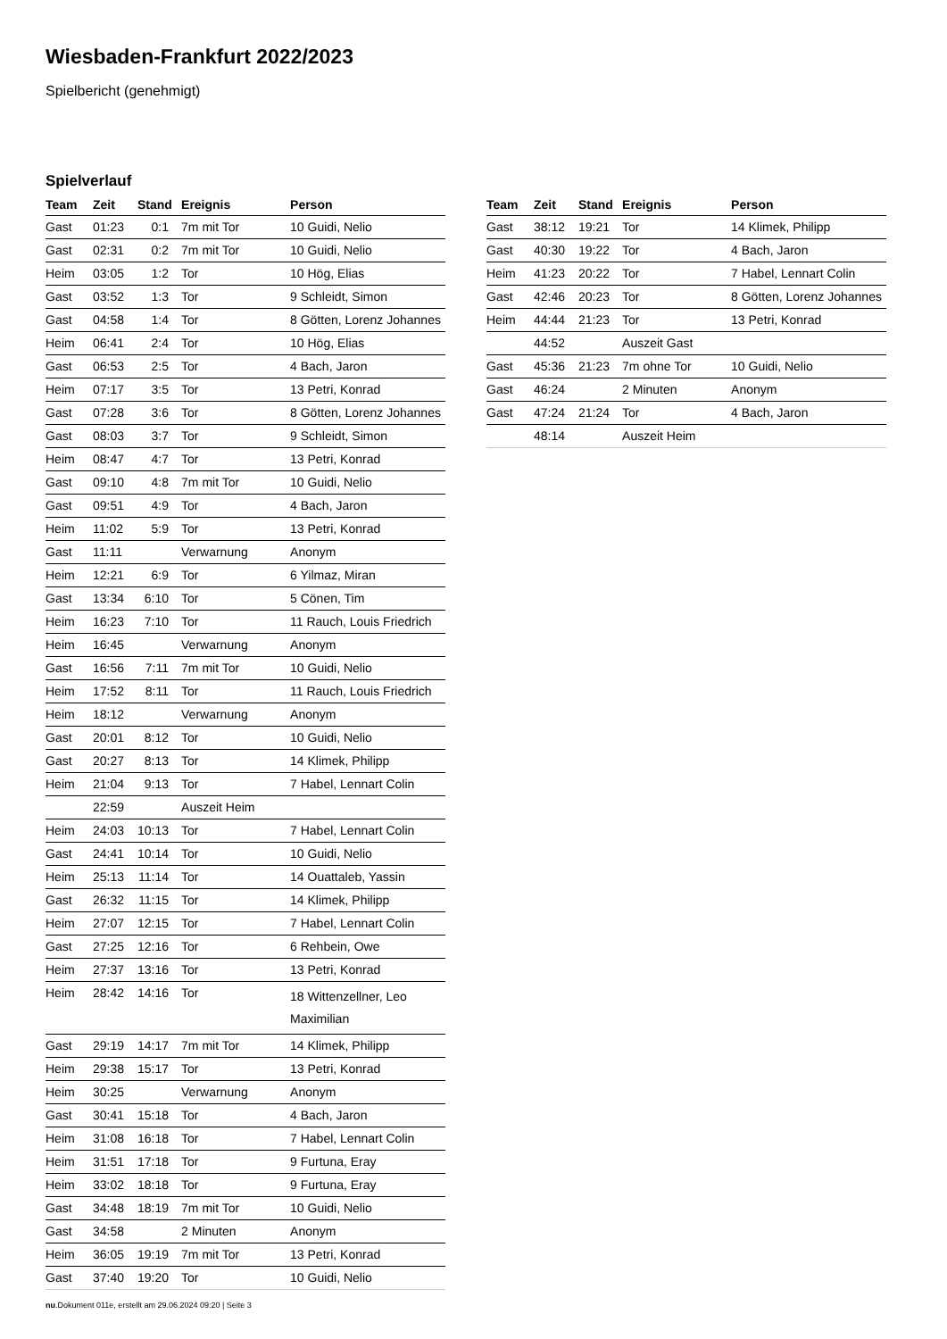Wiesbaden-Frankfurt 2022/2023
Spielbericht (genehmigt)
Spielverlauf
| Team | Zeit | Stand | Ereignis | Person |
| --- | --- | --- | --- | --- |
| Gast | 01:23 | 0:1 | 7m mit Tor | 10 Guidi, Nelio |
| Gast | 02:31 | 0:2 | 7m mit Tor | 10 Guidi, Nelio |
| Heim | 03:05 | 1:2 | Tor | 10 Hög, Elias |
| Gast | 03:52 | 1:3 | Tor | 9 Schleidt, Simon |
| Gast | 04:58 | 1:4 | Tor | 8 Götten, Lorenz Johannes |
| Heim | 06:41 | 2:4 | Tor | 10 Hög, Elias |
| Gast | 06:53 | 2:5 | Tor | 4 Bach, Jaron |
| Heim | 07:17 | 3:5 | Tor | 13 Petri, Konrad |
| Gast | 07:28 | 3:6 | Tor | 8 Götten, Lorenz Johannes |
| Gast | 08:03 | 3:7 | Tor | 9 Schleidt, Simon |
| Heim | 08:47 | 4:7 | Tor | 13 Petri, Konrad |
| Gast | 09:10 | 4:8 | 7m mit Tor | 10 Guidi, Nelio |
| Gast | 09:51 | 4:9 | Tor | 4 Bach, Jaron |
| Heim | 11:02 | 5:9 | Tor | 13 Petri, Konrad |
| Gast | 11:11 | | Verwarnung | Anonym |
| Heim | 12:21 | 6:9 | Tor | 6 Yilmaz, Miran |
| Gast | 13:34 | 6:10 | Tor | 5 Cönen, Tim |
| Heim | 16:23 | 7:10 | Tor | 11 Rauch, Louis Friedrich |
| Heim | 16:45 | | Verwarnung | Anonym |
| Gast | 16:56 | 7:11 | 7m mit Tor | 10 Guidi, Nelio |
| Heim | 17:52 | 8:11 | Tor | 11 Rauch, Louis Friedrich |
| Heim | 18:12 | | Verwarnung | Anonym |
| Gast | 20:01 | 8:12 | Tor | 10 Guidi, Nelio |
| Gast | 20:27 | 8:13 | Tor | 14 Klimek, Philipp |
| Heim | 21:04 | 9:13 | Tor | 7 Habel, Lennart Colin |
| | 22:59 | | Auszeit Heim | |
| Heim | 24:03 | 10:13 | Tor | 7 Habel, Lennart Colin |
| Gast | 24:41 | 10:14 | Tor | 10 Guidi, Nelio |
| Heim | 25:13 | 11:14 | Tor | 14 Ouattaleb, Yassin |
| Gast | 26:32 | 11:15 | Tor | 14 Klimek, Philipp |
| Heim | 27:07 | 12:15 | Tor | 7 Habel, Lennart Colin |
| Gast | 27:25 | 12:16 | Tor | 6 Rehbein, Owe |
| Heim | 27:37 | 13:16 | Tor | 13 Petri, Konrad |
| Heim | 28:42 | 14:16 | Tor | 18 Wittenzellner, Leo Maximilian |
| Gast | 29:19 | 14:17 | 7m mit Tor | 14 Klimek, Philipp |
| Heim | 29:38 | 15:17 | Tor | 13 Petri, Konrad |
| Heim | 30:25 | | Verwarnung | Anonym |
| Gast | 30:41 | 15:18 | Tor | 4 Bach, Jaron |
| Heim | 31:08 | 16:18 | Tor | 7 Habel, Lennart Colin |
| Heim | 31:51 | 17:18 | Tor | 9 Furtuna, Eray |
| Heim | 33:02 | 18:18 | Tor | 9 Furtuna, Eray |
| Gast | 34:48 | 18:19 | 7m mit Tor | 10 Guidi, Nelio |
| Gast | 34:58 | | 2 Minuten | Anonym |
| Heim | 36:05 | 19:19 | 7m mit Tor | 13 Petri, Konrad |
| Gast | 37:40 | 19:20 | Tor | 10 Guidi, Nelio |
| Team | Zeit | Stand | Ereignis | Person |
| --- | --- | --- | --- | --- |
| Gast | 38:12 | 19:21 | Tor | 14 Klimek, Philipp |
| Gast | 40:30 | 19:22 | Tor | 4 Bach, Jaron |
| Heim | 41:23 | 20:22 | Tor | 7 Habel, Lennart Colin |
| Gast | 42:46 | 20:23 | Tor | 8 Götten, Lorenz Johannes |
| Heim | 44:44 | 21:23 | Tor | 13 Petri, Konrad |
| | 44:52 | | Auszeit Gast | |
| Gast | 45:36 | 21:23 | 7m ohne Tor | 10 Guidi, Nelio |
| Gast | 46:24 | | 2 Minuten | Anonym |
| Gast | 47:24 | 21:24 | Tor | 4 Bach, Jaron |
| | 48:14 | | Auszeit Heim | |
nu.Dokument 011e, erstellt am 29.06.2024 09:20 | Seite 3